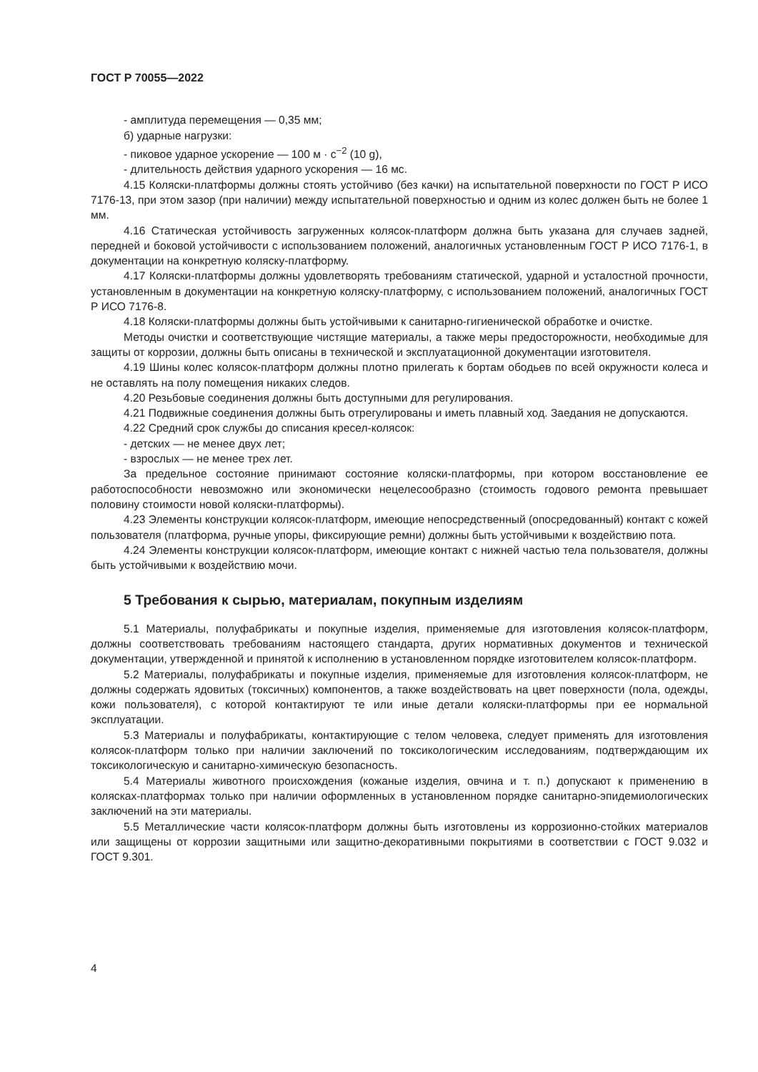ГОСТ Р 70055—2022
- амплитуда перемещения — 0,35 мм;
б) ударные нагрузки:
- пиковое ударное ускорение — 100 м · с<sup>−2</sup> (10 g),
- длительность действия ударного ускорения — 16 мс.
4.15 Коляски-платформы должны стоять устойчиво (без качки) на испытательной поверхности по ГОСТ Р ИСО 7176-13, при этом зазор (при наличии) между испытательной поверхностью и одним из колес должен быть не более 1 мм.
4.16 Статическая устойчивость загруженных колясок-платформ должна быть указана для случаев задней, передней и боковой устойчивости с использованием положений, аналогичных установленным ГОСТ Р ИСО 7176-1, в документации на конкретную коляску-платформу.
4.17 Коляски-платформы должны удовлетворять требованиям статической, ударной и усталостной прочности, установленным в документации на конкретную коляску-платформу, с использованием положений, аналогичных ГОСТ Р ИСО 7176-8.
4.18 Коляски-платформы должны быть устойчивыми к санитарно-гигиенической обработке и очистке.
Методы очистки и соответствующие чистящие материалы, а также меры предосторожности, необходимые для защиты от коррозии, должны быть описаны в технической и эксплуатационной документации изготовителя.
4.19 Шины колес колясок-платформ должны плотно прилегать к бортам ободьев по всей окружности колеса и не оставлять на полу помещения никаких следов.
4.20 Резьбовые соединения должны быть доступными для регулирования.
4.21 Подвижные соединения должны быть отрегулированы и иметь плавный ход. Заедания не допускаются.
4.22 Средний срок службы до списания кресел-колясок:
- детских — не менее двух лет;
- взрослых — не менее трех лет.
За предельное состояние принимают состояние коляски-платформы, при котором восстановление ее работоспособности невозможно или экономически нецелесообразно (стоимость годового ремонта превышает половину стоимости новой коляски-платформы).
4.23 Элементы конструкции колясок-платформ, имеющие непосредственный (опосредованный) контакт с кожей пользователя (платформа, ручные упоры, фиксирующие ремни) должны быть устойчивыми к воздействию пота.
4.24 Элементы конструкции колясок-платформ, имеющие контакт с нижней частью тела пользователя, должны быть устойчивыми к воздействию мочи.
5 Требования к сырью, материалам, покупным изделиям
5.1 Материалы, полуфабрикаты и покупные изделия, применяемые для изготовления колясок-платформ, должны соответствовать требованиям настоящего стандарта, других нормативных документов и технической документации, утвержденной и принятой к исполнению в установленном порядке изготовителем колясок-платформ.
5.2 Материалы, полуфабрикаты и покупные изделия, применяемые для изготовления колясок-платформ, не должны содержать ядовитых (токсичных) компонентов, а также воздействовать на цвет поверхности (пола, одежды, кожи пользователя), с которой контактируют те или иные детали коляски-платформы при ее нормальной эксплуатации.
5.3 Материалы и полуфабрикаты, контактирующие с телом человека, следует применять для изготовления колясок-платформ только при наличии заключений по токсикологическим исследованиям, подтверждающим их токсикологическую и санитарно-химическую безопасность.
5.4 Материалы животного происхождения (кожаные изделия, овчина и т. п.) допускают к применению в колясках-платформах только при наличии оформленных в установленном порядке санитарно-эпидемиологических заключений на эти материалы.
5.5 Металлические части колясок-платформ должны быть изготовлены из коррозионно-стойких материалов или защищены от коррозии защитными или защитно-декоративными покрытиями в соответствии с ГОСТ 9.032 и ГОСТ 9.301.
4